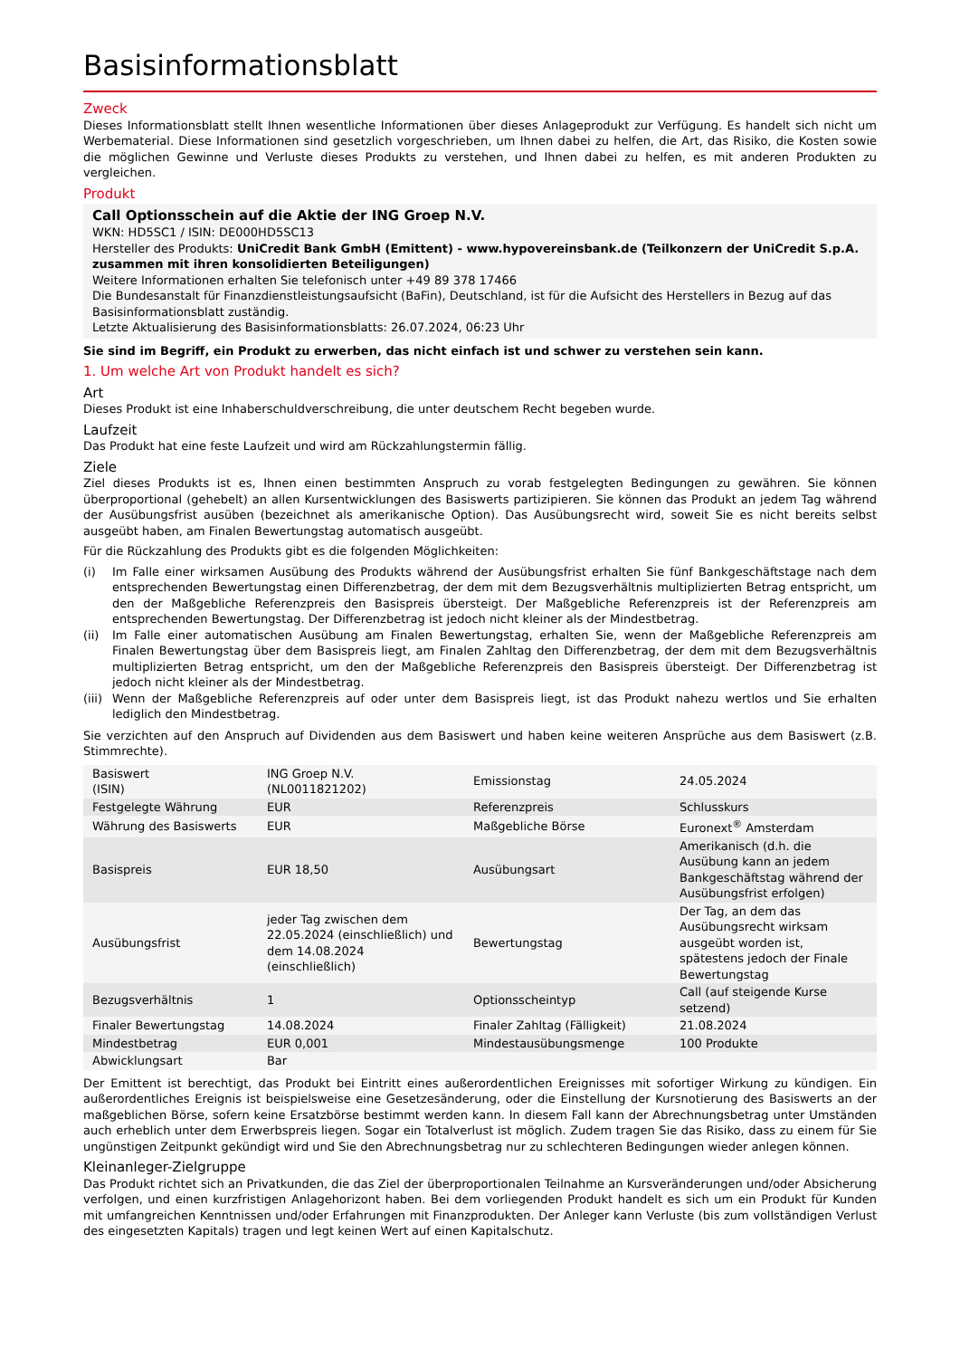Basisinformationsblatt
Zweck
Dieses Informationsblatt stellt Ihnen wesentliche Informationen über dieses Anlageprodukt zur Verfügung. Es handelt sich nicht um Werbematerial. Diese Informationen sind gesetzlich vorgeschrieben, um Ihnen dabei zu helfen, die Art, das Risiko, die Kosten sowie die möglichen Gewinne und Verluste dieses Produkts zu verstehen, und Ihnen dabei zu helfen, es mit anderen Produkten zu vergleichen.
Produkt
Call Optionsschein auf die Aktie der ING Groep N.V.
WKN: HD5SC1 / ISIN: DE000HD5SC13
Hersteller des Produkts: UniCredit Bank GmbH (Emittent) - www.hypovereinsbank.de (Teilkonzern der UniCredit S.p.A. zusammen mit ihren konsolidierten Beteiligungen)
Weitere Informationen erhalten Sie telefonisch unter +49 89 378 17466
Die Bundesanstalt für Finanzdienstleistungsaufsicht (BaFin), Deutschland, ist für die Aufsicht des Herstellers in Bezug auf das Basisinformationsblatt zuständig.
Letzte Aktualisierung des Basisinformationsblatts: 26.07.2024, 06:23 Uhr
Sie sind im Begriff, ein Produkt zu erwerben, das nicht einfach ist und schwer zu verstehen sein kann.
1. Um welche Art von Produkt handelt es sich?
Art
Dieses Produkt ist eine Inhaberschuldverschreibung, die unter deutschem Recht begeben wurde.
Laufzeit
Das Produkt hat eine feste Laufzeit und wird am Rückzahlungstermin fällig.
Ziele
Ziel dieses Produkts ist es, Ihnen einen bestimmten Anspruch zu vorab festgelegten Bedingungen zu gewähren. Sie können überproportional (gehebelt) an allen Kursentwicklungen des Basiswerts partizipieren. Sie können das Produkt an jedem Tag während der Ausübungsfrist ausüben (bezeichnet als amerikanische Option). Das Ausübungsrecht wird, soweit Sie es nicht bereits selbst ausgeübt haben, am Finalen Bewertungstag automatisch ausgeübt.
Für die Rückzahlung des Produkts gibt es die folgenden Möglichkeiten:
(i) Im Falle einer wirksamen Ausübung des Produkts während der Ausübungsfrist erhalten Sie fünf Bankgeschäftstage nach dem entsprechenden Bewertungstag einen Differenzbetrag, der dem mit dem Bezugsverhältnis multiplizierten Betrag entspricht, um den der Maßgebliche Referenzpreis den Basispreis übersteigt. Der Maßgebliche Referenzpreis ist der Referenzpreis am entsprechenden Bewertungstag. Der Differenzbetrag ist jedoch nicht kleiner als der Mindestbetrag.
(ii) Im Falle einer automatischen Ausübung am Finalen Bewertungstag, erhalten Sie, wenn der Maßgebliche Referenzpreis am Finalen Bewertungstag über dem Basispreis liegt, am Finalen Zahltag den Differenzbetrag, der dem mit dem Bezugsverhältnis multiplizierten Betrag entspricht, um den der Maßgebliche Referenzpreis den Basispreis übersteigt. Der Differenzbetrag ist jedoch nicht kleiner als der Mindestbetrag.
(iii) Wenn der Maßgebliche Referenzpreis auf oder unter dem Basispreis liegt, ist das Produkt nahezu wertlos und Sie erhalten lediglich den Mindestbetrag.
Sie verzichten auf den Anspruch auf Dividenden aus dem Basiswert und haben keine weiteren Ansprüche aus dem Basiswert (z.B. Stimmrechte).
| Basiswert (ISIN) | ING Groep N.V. (NL0011821202) | Emissionstag | 24.05.2024 |
| Festgelegte Währung | EUR | Referenzpreis | Schlusskurs |
| Währung des Basiswerts | EUR | Maßgebliche Börse | Euronext<sup>®</sup> Amsterdam |
| Basispreis | EUR 18,50 | Ausübungsart | Amerikanisch (d.h. die Ausübung kann an jedem Bankgeschäftstag während der Ausübungsfrist erfolgen) |
| Ausübungsfrist | jeder Tag zwischen dem 22.05.2024 (einschließlich) und dem 14.08.2024 (einschließlich) | Bewertungstag | Der Tag, an dem das Ausübungsrecht wirksam ausgeübt worden ist, spätestens jedoch der Finale Bewertungstag |
| Bezugsverhältnis | 1 | Optionsscheintyp | Call (auf steigende Kurse setzend) |
| Finaler Bewertungstag | 14.08.2024 | Finaler Zahltag (Fälligkeit) | 21.08.2024 |
| Mindestbetrag | EUR 0,001 | Mindestausübungsmenge | 100 Produkte |
| Abwicklungsart | Bar | | |
Der Emittent ist berechtigt, das Produkt bei Eintritt eines außerordentlichen Ereignisses mit sofortiger Wirkung zu kündigen. Ein außerordentliches Ereignis ist beispielsweise eine Gesetzesänderung, oder die Einstellung der Kursnotierung des Basiswerts an der maßgeblichen Börse, sofern keine Ersatzbörse bestimmt werden kann. In diesem Fall kann der Abrechnungsbetrag unter Umständen auch erheblich unter dem Erwerbspreis liegen. Sogar ein Totalverlust ist möglich. Zudem tragen Sie das Risiko, dass zu einem für Sie ungünstigen Zeitpunkt gekündigt wird und Sie den Abrechnungsbetrag nur zu schlechteren Bedingungen wieder anlegen können.
Kleinanleger-Zielgruppe
Das Produkt richtet sich an Privatkunden, die das Ziel der überproportionalen Teilnahme an Kursveränderungen und/oder Absicherung verfolgen, und einen kurzfristigen Anlagehorizont haben. Bei dem vorliegenden Produkt handelt es sich um ein Produkt für Kunden mit umfangreichen Kenntnissen und/oder Erfahrungen mit Finanzprodukten. Der Anleger kann Verluste (bis zum vollständigen Verlust des eingesetzten Kapitals) tragen und legt keinen Wert auf einen Kapitalschutz.